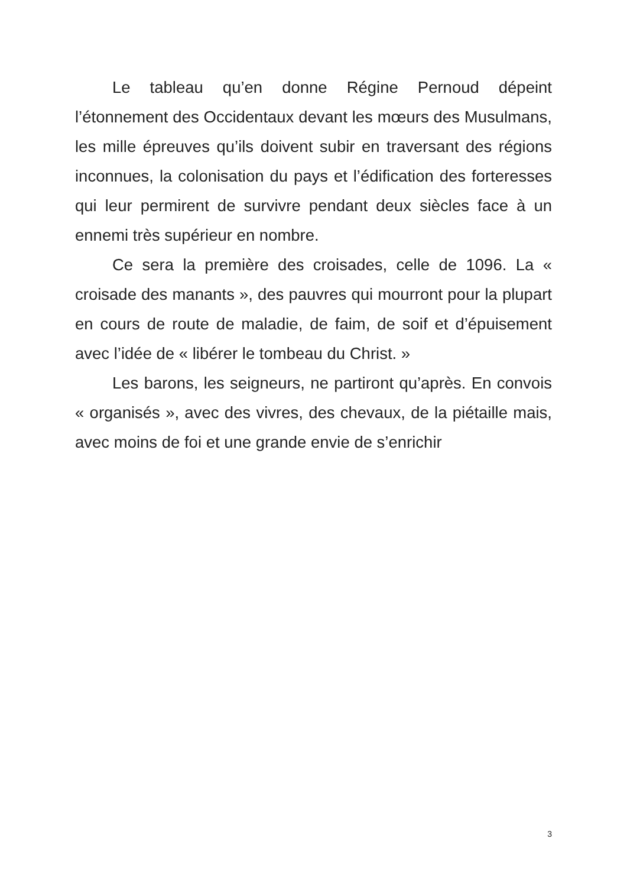Le tableau qu’en donne Régine Pernoud dépeint l’étonnement des Occidentaux devant les mœurs des Musulmans, les mille épreuves qu’ils doivent subir en traversant des régions inconnues, la colonisation du pays et l’édification des forteresses qui leur permirent de survivre pendant deux siècles face à un ennemi très supérieur en nombre.
Ce sera la première des croisades, celle de 1096. La « croisade des manants », des pauvres qui mourront pour la plupart en cours de route de maladie, de faim, de soif et d’épuisement avec l’idée de « libérer le tombeau du Christ. »
Les barons, les seigneurs, ne partiront qu’après. En convois « organisés », avec des vivres, des chevaux, de la piétaille mais, avec moins de foi et une grande envie de s’enrichir
3